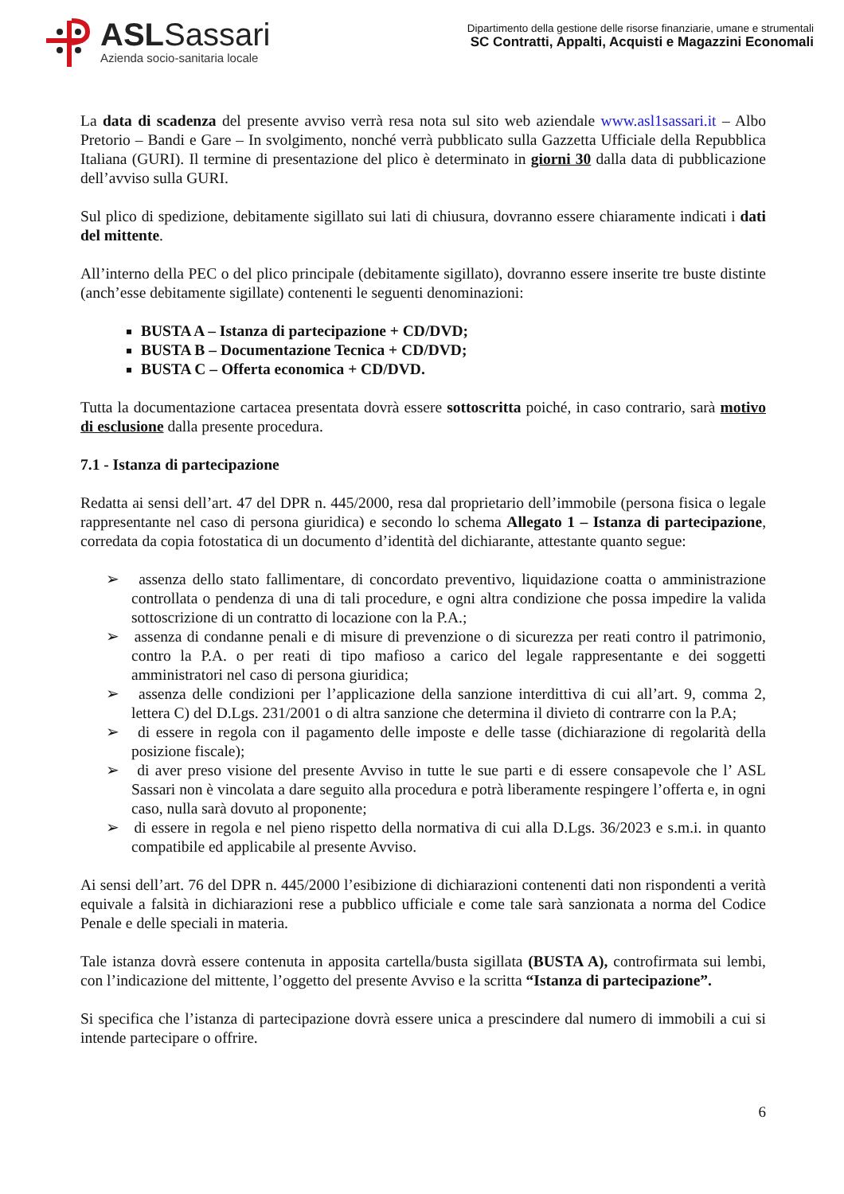ASLSassari
Azienda socio-sanitaria locale
Dipartimento della gestione delle risorse finanziarie, umane e strumentali
SC Contratti, Appalti, Acquisti e Magazzini Economali
La data di scadenza del presente avviso verrà resa nota sul sito web aziendale www.asl1sassari.it – Albo Pretorio – Bandi e Gare – In svolgimento, nonché verrà pubblicato sulla Gazzetta Ufficiale della Repubblica Italiana (GURI). Il termine di presentazione del plico è determinato in giorni 30 dalla data di pubblicazione dell’avviso sulla GURI.
Sul plico di spedizione, debitamente sigillato sui lati di chiusura, dovranno essere chiaramente indicati i dati del mittente.
All’interno della PEC o del plico principale (debitamente sigillato), dovranno essere inserite tre buste distinte (anch’esse debitamente sigillate) contenenti le seguenti denominazioni:
BUSTA A – Istanza di partecipazione + CD/DVD;
BUSTA B – Documentazione Tecnica + CD/DVD;
BUSTA C – Offerta economica + CD/DVD.
Tutta la documentazione cartacea presentata dovrà essere sottoscritta poiché, in caso contrario, sarà motivo di esclusione dalla presente procedura.
7.1 - Istanza di partecipazione
Redatta ai sensi dell’art. 47 del DPR n. 445/2000, resa dal proprietario dell’immobile (persona fisica o legale rappresentante nel caso di persona giuridica) e secondo lo schema Allegato 1 – Istanza di partecipazione, corredata da copia fotostatica di un documento d’identità del dichiarante, attestante quanto segue:
➢ assenza dello stato fallimentare, di concordato preventivo, liquidazione coatta o amministrazione controllata o pendenza di una di tali procedure, e ogni altra condizione che possa impedire la valida sottoscrizione di un contratto di locazione con la P.A.;
➢ assenza di condanne penali e di misure di prevenzione o di sicurezza per reati contro il patrimonio, contro la P.A. o per reati di tipo mafioso a carico del legale rappresentante e dei soggetti amministratori nel caso di persona giuridica;
➢ assenza delle condizioni per l’applicazione della sanzione interdittiva di cui all’art. 9, comma 2, lettera C) del D.Lgs. 231/2001 o di altra sanzione che determina il divieto di contrarre con la P.A;
➢ di essere in regola con il pagamento delle imposte e delle tasse (dichiarazione di regolarità della posizione fiscale);
➢ di aver preso visione del presente Avviso in tutte le sue parti e di essere consapevole che l’ ASL Sassari non è vincolata a dare seguito alla procedura e potrà liberamente respingere l’offerta e, in ogni caso, nulla sarà dovuto al proponente;
➢ di essere in regola e nel pieno rispetto della normativa di cui alla D.Lgs. 36/2023 e s.m.i. in quanto compatibile ed applicabile al presente Avviso.
Ai sensi dell’art. 76 del DPR n. 445/2000 l’esibizione di dichiarazioni contenenti dati non rispondenti a verità equivale a falsità in dichiarazioni rese a pubblico ufficiale e come tale sarà sanzionata a norma del Codice Penale e delle speciali in materia.
Tale istanza dovrà essere contenuta in apposita cartella/busta sigillata (BUSTA A), controfirmata sui lembi, con l’indicazione del mittente, l’oggetto del presente Avviso e la scritta “Istanza di partecipazione”.
Si specifica che l’istanza di partecipazione dovrà essere unica a prescindere dal numero di immobili a cui si intende partecipare o offrire.
6